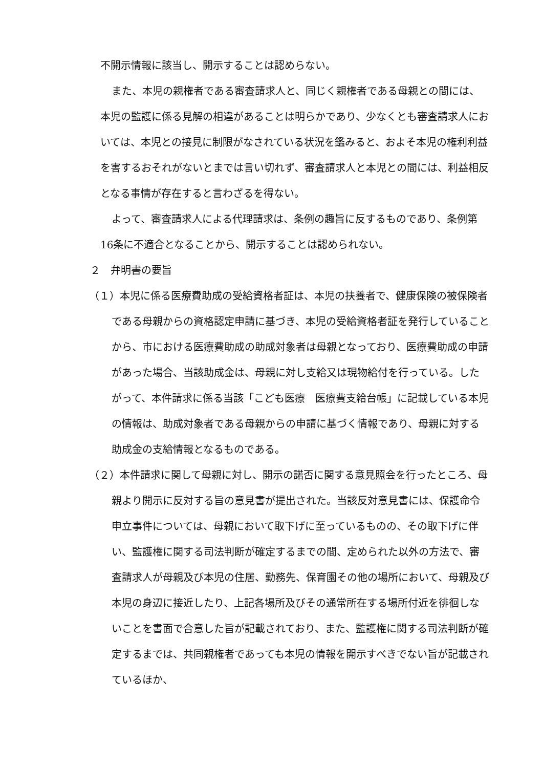不開示情報に該当し、開示することは認めらない。
また、本児の親権者である審査請求人と、同じく親権者である母親との間には、本児の監護に係る見解の相違があることは明らかであり、少なくとも審査請求人においては、本児との接見に制限がなされている状況を鑑みると、およそ本児の権利利益を害するおそれがないとまでは言い切れず、審査請求人と本児との間には、利益相反となる事情が存在すると言わざるを得ない。
よって、審査請求人による代理請求は、条例の趣旨に反するものであり、条例第16条に不適合となることから、開示することは認められない。
２　弁明書の要旨
（１）本児に係る医療費助成の受給資格者証は、本児の扶養者で、健康保険の被保険者である母親からの資格認定申請に基づき、本児の受給資格者証を発行していることから、市における医療費助成の助成対象者は母親となっており、医療費助成の申請があった場合、当該助成金は、母親に対し支給又は現物給付を行っている。したがって、本件請求に係る当該「こども医療　医療費支給台帳」に記載している本児の情報は、助成対象者である母親からの申請に基づく情報であり、母親に対する助成金の支給情報となるものである。
（２）本件請求に関して母親に対し、開示の諾否に関する意見照会を行ったところ、母親より開示に反対する旨の意見書が提出された。当該反対意見書には、保護命令申立事件については、母親において取下げに至っているものの、その取下げに伴い、監護権に関する司法判断が確定するまでの間、定められた以外の方法で、審査請求人が母親及び本児の住居、勤務先、保育園その他の場所において、母親及び本児の身辺に接近したり、上記各場所及びその通常所在する場所付近を徘徊しないことを書面で合意した旨が記載されており、また、監護権に関する司法判断が確定するまでは、共同親権者であっても本児の情報を開示すべきでない旨が記載されているほか、